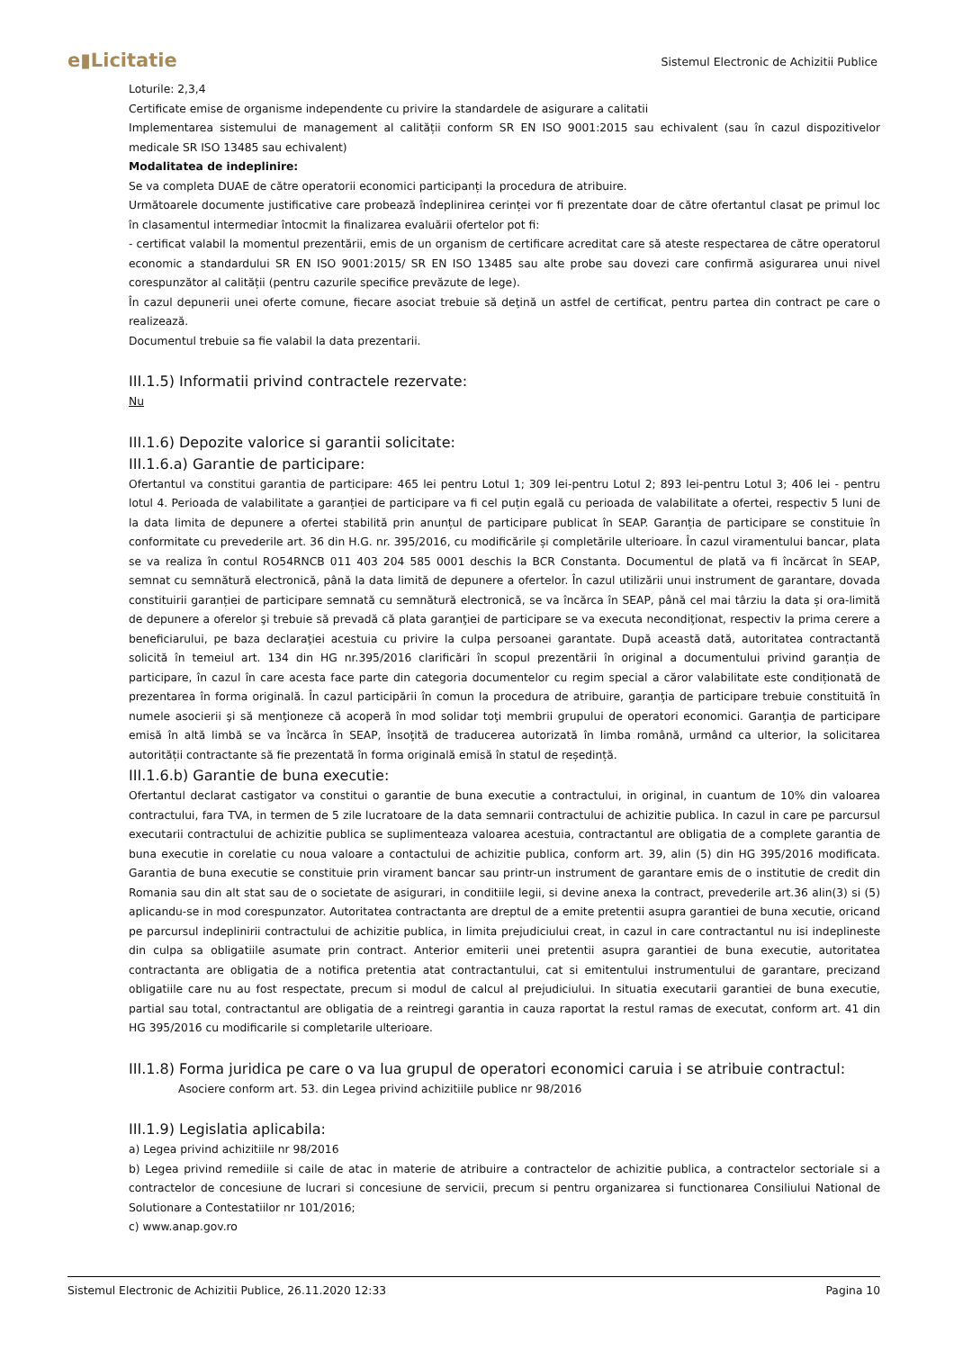e▮Licitatie
Sistemul Electronic de Achizitii Publice
Loturile: 2,3,4
Certificate emise de organisme independente cu privire la standardele de asigurare a calitatii
Implementarea sistemului de management al calității conform SR EN ISO 9001:2015 sau echivalent (sau în cazul dispozitivelor medicale SR ISO 13485 sau echivalent)
Modalitatea de indeplinire:
Se va completa DUAE de către operatorii economici participanți la procedura de atribuire.
Următoarele documente justificative care probează îndeplinirea cerinței vor fi prezentate doar de către ofertantul clasat pe primul loc în clasamentul intermediar întocmit la finalizarea evaluării ofertelor pot fi:
- certificat valabil la momentul prezentării, emis de un organism de certificare acreditat care să ateste respectarea de către operatorul economic a standardului SR EN ISO 9001:2015/ SR EN ISO 13485 sau alte probe sau dovezi care confirmă asigurarea unui nivel corespunzător al calității (pentru cazurile specifice prevăzute de lege).
În cazul depunerii unei oferte comune, fiecare asociat trebuie să deţină un astfel de certificat, pentru partea din contract pe care o realizează.
Documentul trebuie sa fie valabil la data prezentarii.
III.1.5) Informatii privind contractele rezervate:
Nu
III.1.6) Depozite valorice si garantii solicitate:
III.1.6.a) Garantie de participare:
Ofertantul va constitui garantia de participare: 465 lei pentru Lotul 1; 309 lei-pentru Lotul 2; 893 lei-pentru Lotul 3; 406 lei - pentru lotul 4. Perioada de valabilitate a garanției de participare va fi cel puțin egală cu perioada de valabilitate a ofertei, respectiv 5 luni de la data limita de depunere a ofertei stabilită prin anunțul de participare publicat în SEAP. Garanția de participare se constituie în conformitate cu prevederile art. 36 din H.G. nr. 395/2016, cu modificările și completările ulterioare. În cazul viramentului bancar, plata se va realiza în contul RO54RNCB 011 403 204 585 0001 deschis la BCR Constanta. Documentul de plată va fi încărcat în SEAP, semnat cu semnătură electronică, până la data limită de depunere a ofertelor. În cazul utilizării unui instrument de garantare, dovada constituirii garanției de participare semnată cu semnătură electronică, se va încărca în SEAP, până cel mai târziu la data și ora-limită de depunere a oferelor şi trebuie să prevadă că plata garanţiei de participare se va executa necondiţionat, respectiv la prima cerere a beneficiarului, pe baza declaraţiei acestuia cu privire la culpa persoanei garantate. După această dată, autoritatea contractantă solicită în temeiul art. 134 din HG nr.395/2016 clarificări în scopul prezentării în original a documentului privind garanția de participare, în cazul în care acesta face parte din categoria documentelor cu regim special a căror valabilitate este condiționată de prezentarea în forma originală. În cazul participării în comun la procedura de atribuire, garanţia de participare trebuie constituită în numele asocierii şi să menţioneze că acoperă în mod solidar toţi membrii grupului de operatori economici. Garanţia de participare emisă în altă limbă se va încărca în SEAP, însoţită de traducerea autorizată în limba română, urmând ca ulterior, la solicitarea autorității contractante să fie prezentată în forma originală emisă în statul de reședință.
III.1.6.b) Garantie de buna executie:
Ofertantul declarat castigator va constitui o garantie de buna executie a contractului, in original, in cuantum de 10% din valoarea contractului, fara TVA, in termen de 5 zile lucratoare de la data semnarii contractului de achizitie publica. In cazul in care pe parcursul executarii contractului de achizitie publica se suplimenteaza valoarea acestuia, contractantul are obligatia de a complete garantia de buna executie in corelatie cu noua valoare a contactului de achizitie publica, conform art. 39, alin (5) din HG 395/2016 modificata. Garantia de buna executie se constituie prin virament bancar sau printr-un instrument de garantare emis de o institutie de credit din Romania sau din alt stat sau de o societate de asigurari, in conditiile legii, si devine anexa la contract, prevederile art.36 alin(3) si (5) aplicandu-se in mod corespunzator. Autoritatea contractanta are dreptul de a emite pretentii asupra garantiei de buna xecutie, oricand pe parcursul indeplinirii contractului de achizitie publica, in limita prejudiciului creat, in cazul in care contractantul nu isi indeplineste din culpa sa obligatiile asumate prin contract. Anterior emiterii unei pretentii asupra garantiei de buna executie, autoritatea contractanta are obligatia de a notifica pretentia atat contractantului, cat si emitentului instrumentului de garantare, precizand obligatiile care nu au fost respectate, precum si modul de calcul al prejudiciului. In situatia executarii garantiei de buna executie, partial sau total, contractantul are obligatia de a reintregi garantia in cauza raportat la restul ramas de executat, conform art. 41 din HG 395/2016 cu modificarile si completarile ulterioare.
III.1.8) Forma juridica pe care o va lua grupul de operatori economici caruia i se atribuie contractul:
Asociere conform art. 53. din Legea privind achizitiile publice nr 98/2016
III.1.9) Legislatia aplicabila:
a) Legea privind achizitiile nr 98/2016
b) Legea privind remediile si caile de atac in materie de atribuire a contractelor de achizitie publica, a contractelor sectoriale si a contractelor de concesiune de lucrari si concesiune de servicii, precum si pentru organizarea si functionarea Consiliului National de Solutionare a Contestatiilor nr 101/2016;
c) www.anap.gov.ro
Sistemul Electronic de Achizitii Publice, 26.11.2020 12:33 Pagina 10